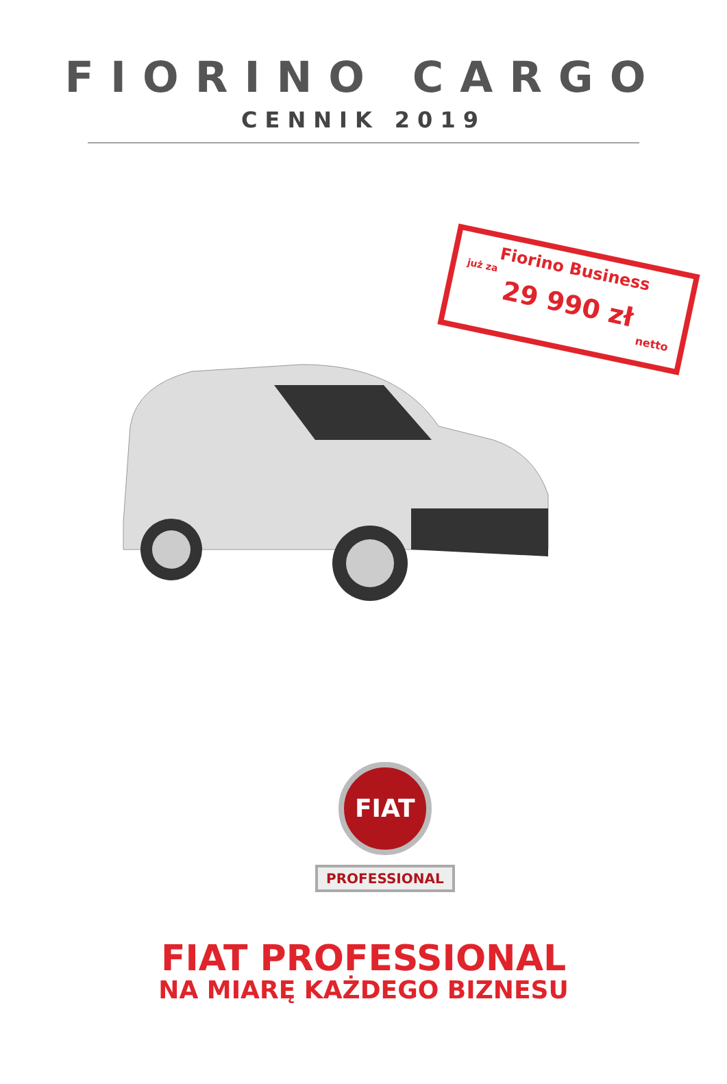FIORINO CARGO
CENNIK 2019
Fiorino Business
już za
29 990 zł
netto
FIAT
PROFESSIONAL
FIAT PROFESSIONAL
NA MIARĘ KAŻDEGO BIZNESU